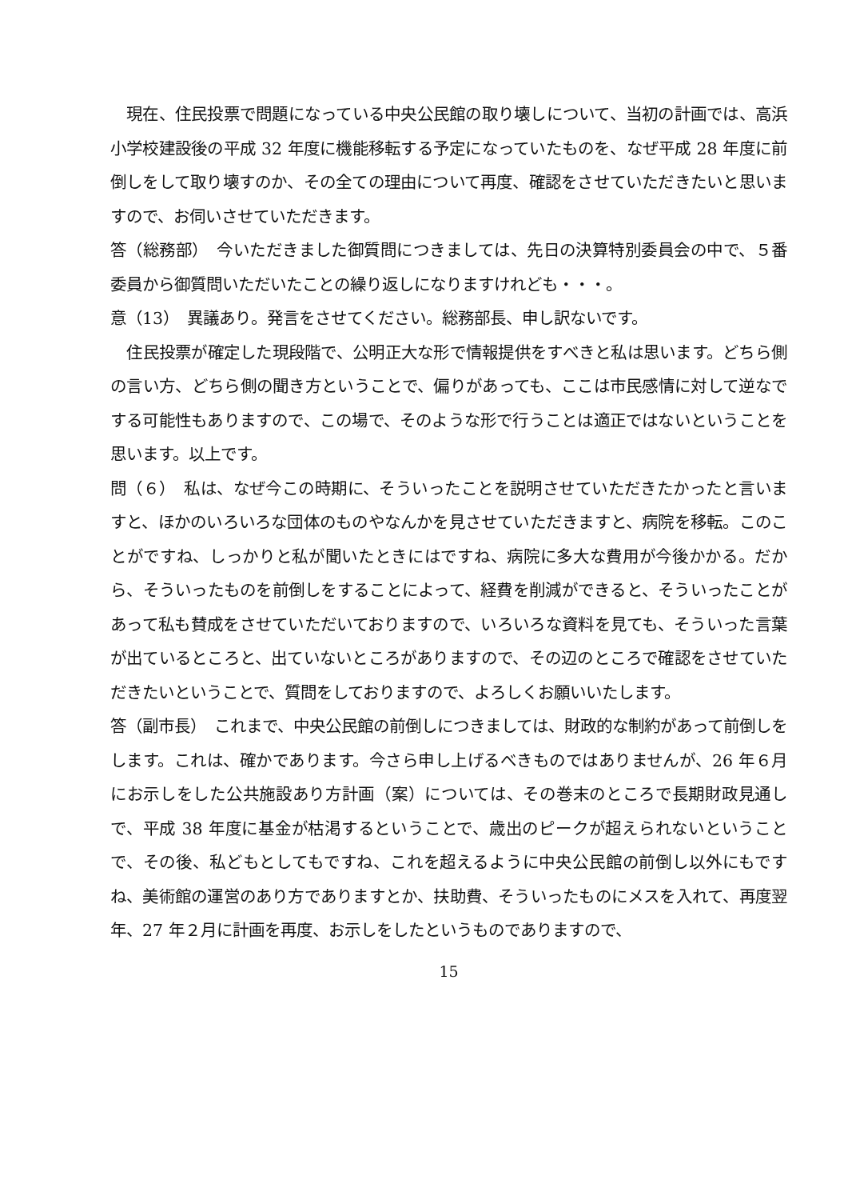現在、住民投票で問題になっている中央公民館の取り壊しについて、当初の計画では、高浜小学校建設後の平成 32 年度に機能移転する予定になっていたものを、なぜ平成 28 年度に前倒しをして取り壊すのか、その全ての理由について再度、確認をさせていただきたいと思いますので、お伺いさせていただきます。
答（総務部）　今いただきました御質問につきましては、先日の決算特別委員会の中で、５番委員から御質問いただいたことの繰り返しになりますけれども・・・。
意（13）　異議あり。発言をさせてください。総務部長、申し訳ないです。
　住民投票が確定した現段階で、公明正大な形で情報提供をすべきと私は思います。どちら側の言い方、どちら側の聞き方ということで、偏りがあっても、ここは市民感情に対して逆なでする可能性もありますので、この場で、そのような形で行うことは適正ではないということを思います。以上です。
問（６）　私は、なぜ今この時期に、そういったことを説明させていただきたかったと言いますと、ほかのいろいろな団体のものやなんかを見させていただきますと、病院を移転。このことがですね、しっかりと私が聞いたときにはですね、病院に多大な費用が今後かかる。だから、そういったものを前倒しをすることによって、経費を削減ができると、そういったことがあって私も賛成をさせていただいておりますので、いろいろな資料を見ても、そういった言葉が出ているところと、出ていないところがありますので、その辺のところで確認をさせていただきたいということで、質問をしておりますので、よろしくお願いいたします。
答（副市長）　これまで、中央公民館の前倒しにつきましては、財政的な制約があって前倒しをします。これは、確かであります。今さら申し上げるべきものではありませんが、26 年６月にお示しをした公共施設あり方計画（案）については、その巻末のところで長期財政見通しで、平成 38 年度に基金が枯渇するということで、歳出のピークが超えられないということで、その後、私どもとしてもですね、これを超えるように中央公民館の前倒し以外にもですね、美術館の運営のあり方でありますとか、扶助費、そういったものにメスを入れて、再度翌年、27 年２月に計画を再度、お示しをしたというものでありますので、
15